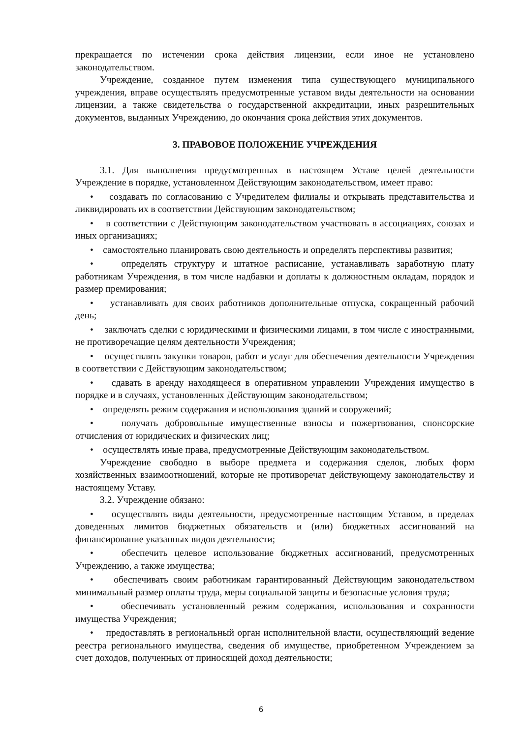прекращается по истечении срока действия лицензии, если иное не установлено законодательством.
Учреждение, созданное путем изменения типа существующего муниципального учреждения, вправе осуществлять предусмотренные уставом виды деятельности на основании лицензии, а также свидетельства о государственной аккредитации, иных разрешительных документов, выданных Учреждению, до окончания срока действия этих документов.
3. ПРАВОВОЕ ПОЛОЖЕНИЕ УЧРЕЖДЕНИЯ
3.1. Для выполнения предусмотренных в настоящем Уставе целей деятельности Учреждение в порядке, установленном Действующим законодательством, имеет право:
• создавать по согласованию с Учредителем филиалы и открывать представительства и ликвидировать их в соответствии Действующим законодательством;
• в соответствии с Действующим законодательством участвовать в ассоциациях, союзах и иных организациях;
• самостоятельно планировать свою деятельность и определять перспективы развития;
• определять структуру и штатное расписание, устанавливать заработную плату работникам Учреждения, в том числе надбавки и доплаты к должностным окладам, порядок и размер премирования;
• устанавливать для своих работников дополнительные отпуска, сокращенный рабочий день;
• заключать сделки с юридическими и физическими лицами, в том числе с иностранными, не противоречащие целям деятельности Учреждения;
• осуществлять закупки товаров, работ и услуг для обеспечения деятельности Учреждения в соответствии с Действующим законодательством;
• сдавать в аренду находящееся в оперативном управлении Учреждения имущество в порядке и в случаях, установленных Действующим законодательством;
• определять режим содержания и использования зданий и сооружений;
• получать добровольные имущественные взносы и пожертвования, спонсорские отчисления от юридических и физических лиц;
• осуществлять иные права, предусмотренные Действующим законодательством.
Учреждение свободно в выборе предмета и содержания сделок, любых форм хозяйственных взаимоотношений, которые не противоречат действующему законодательству и настоящему Уставу.
3.2. Учреждение обязано:
• осуществлять виды деятельности, предусмотренные настоящим Уставом, в пределах доведенных лимитов бюджетных обязательств и (или) бюджетных ассигнований на финансирование указанных видов деятельности;
• обеспечить целевое использование бюджетных ассигнований, предусмотренных Учреждению, а также имущества;
• обеспечивать своим работникам гарантированный Действующим законодательством минимальный размер оплаты труда, меры социальной защиты и безопасные условия труда;
• обеспечивать установленный режим содержания, использования и сохранности имущества Учреждения;
• предоставлять в региональный орган исполнительной власти, осуществляющий ведение реестра регионального имущества, сведения об имуществе, приобретенном Учреждением за счет доходов, полученных от приносящей доход деятельности;
6